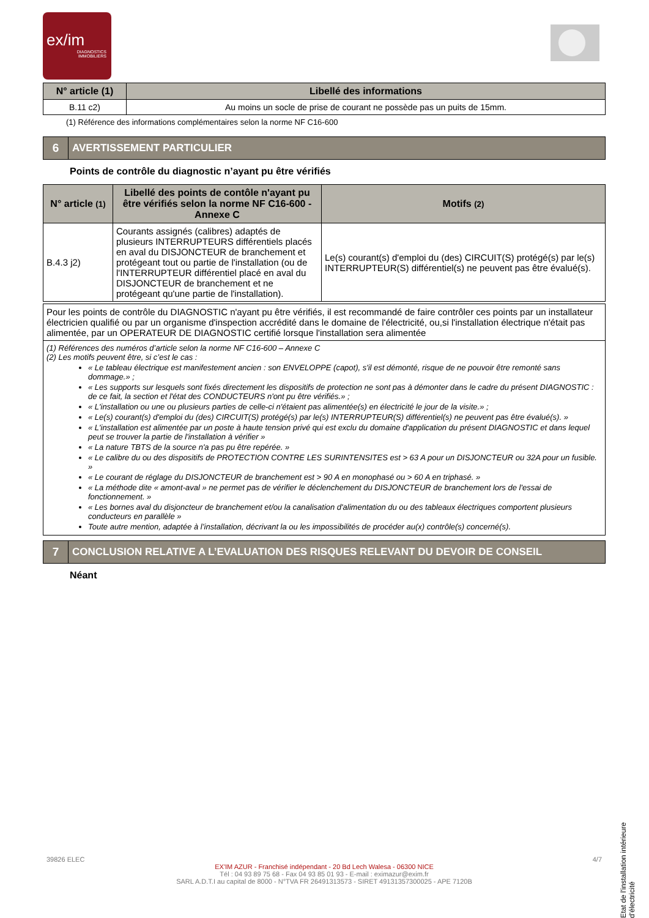ex/im
DIAGNOSTICS
IMMOBILIERS
| N° article (1) | Libellé des informations |
| --- | --- |
| B.11 c2) | Au moins un socle de prise de courant ne possède pas un puits de 15mm. |
(1) Référence des informations complémentaires selon la norme NF C16-600
6
AVERTISSEMENT PARTICULIER
Points de contrôle du diagnostic n’ayant pu être vérifiés
| N° article (1) | Libellé des points de contôle n'ayant pu être vérifiés selon la norme NF C16-600 - Annexe C | Motifs (2) |
| --- | --- | --- |
| B.4.3 j2) | Courants assignés (calibres) adaptés de plusieurs INTERRUPTEURS différentiels placés en aval du DISJONCTEUR de branchement et protégeant tout ou partie de l'installation (ou de l'INTERRUPTEUR différentiel placé en aval du DISJONCTEUR de branchement et ne protégeant qu'une partie de l'installation). | Le(s) courant(s) d'emploi du (des) CIRCUIT(S) protégé(s) par le(s) INTERRUPTEUR(S) différentiel(s) ne peuvent pas être évalué(s). |
| Pour les points de contrôle du DIAGNOSTIC n'ayant pu être vérifiés, il est recommandé de faire contrôler ces points par un installateur électricien qualifié ou par un organisme d'inspection accrédité dans le domaine de l'électricité, ou,si l'installation électrique n'était pas alimentée, par un OPERATEUR DE DIAGNOSTIC certifié lorsque l'installation sera alimentée |
| (1) Références des numéros d’article selon la norme NF C16-600 – Annexe C (2) Les motifs peuvent être, si c’est le cas : « Le tableau électrique est manifestement ancien : son ENVELOPPE (capot), s'il est démonté, risque de ne pouvoir être remonté sans dommage.» ; « Les supports sur lesquels sont fixés directement les dispositifs de protection ne sont pas à démonter dans le cadre du présent DIAGNOSTIC : de ce fait, la section et l'état des CONDUCTEURS n'ont pu être vérifiés.» ; « L'installation ou une ou plusieurs parties de celle-ci n'étaient pas alimentée(s) en électricité le jour de la visite.» ; « Le(s) courant(s) d'emploi du (des) CIRCUIT(S) protégé(s) par le(s) INTERRUPTEUR(S) différentiel(s) ne peuvent pas être évalué(s). » « L'installation est alimentée par un poste à haute tension privé qui est exclu du domaine d'application du présent DIAGNOSTIC et dans lequel peut se trouver la partie de l'installation à vérifier » « La nature TBTS de la source n'a pas pu être repérée. » « Le calibre du ou des dispositifs de PROTECTION CONTRE LES SURINTENSITES est > 63 A pour un DISJONCTEUR ou 32A pour un fusible. » « Le courant de réglage du DISJONCTEUR de branchement est > 90 A en monophasé ou > 60 A en triphasé. » « La méthode dite « amont-aval » ne permet pas de vérifier le déclenchement du DISJONCTEUR de branchement lors de l'essai de fonctionnement. » « Les bornes aval du disjoncteur de branchement et/ou la canalisation d'alimentation du ou des tableaux électriques comportent plusieurs conducteurs en parallèle » Toute autre mention, adaptée à l’installation, décrivant la ou les impossibilités de procéder au(x) contrôle(s) concerné(s). |
7
CONCLUSION RELATIVE A L’EVALUATION DES RISQUES RELEVANT DU DEVOIR DE CONSEIL
Néant
Etat de l'installation intérieure d'électricité
39826 ELEC 4/7
EX'IM AZUR - Franchisé indépendant - 20 Bd Lech Walesa - 06300 NICE
Tél : 04 93 89 75 68 - Fax 04 93 85 01 93 - E-mail : eximazur@exim.fr
SARL A.D.T.I au capital de 8000 - N°TVA FR 26491313573 - SIRET 49131357300025 - APE 7120B